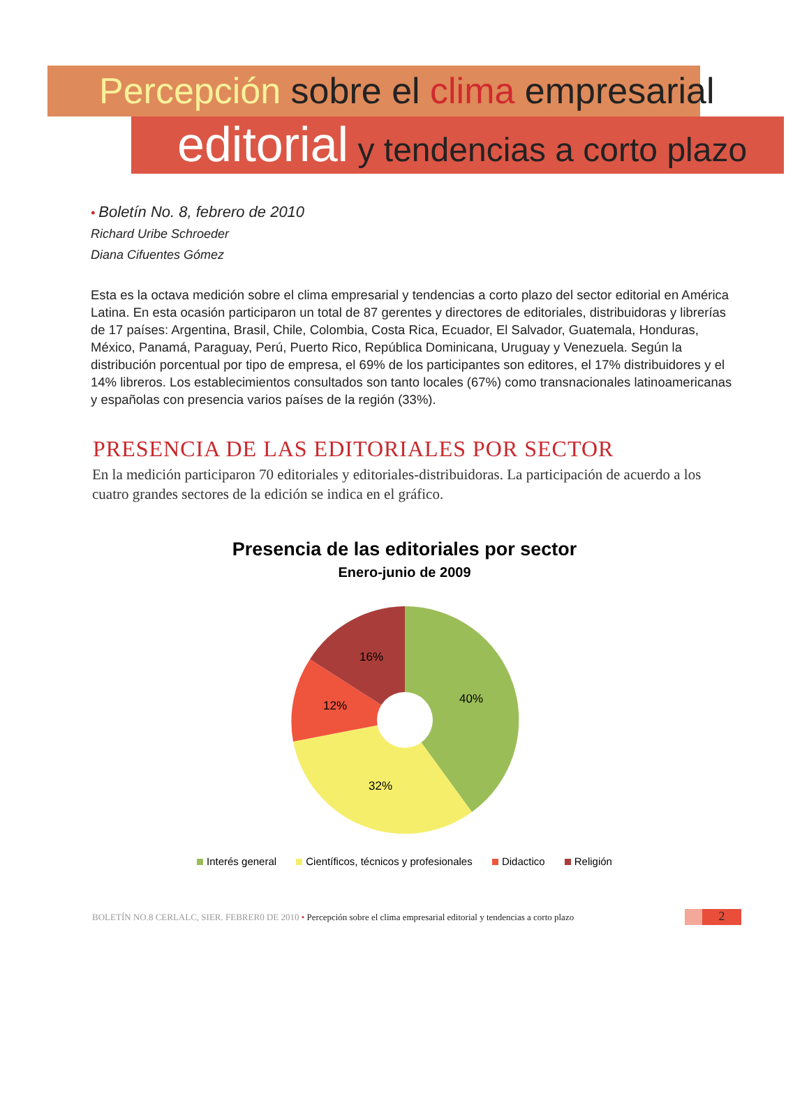Percepción sobre el clima empresarial
editorial y tendencias a corto plazo
• Boletín No. 8, febrero de 2010
Richard Uribe Schroeder
Diana Cifuentes Gómez
Esta es la octava medición sobre el clima empresarial y tendencias a corto plazo del sector editorial en América Latina. En esta ocasión participaron un total de 87 gerentes y directores de editoriales, distribuidoras y librerías de 17 países: Argentina, Brasil, Chile, Colombia, Costa Rica, Ecuador, El Salvador, Guatemala, Honduras, México, Panamá, Paraguay, Perú, Puerto Rico, República Dominicana, Uruguay y Venezuela. Según la distribución porcentual por tipo de empresa, el 69% de los participantes son editores, el 17% distribuidores y el 14% libreros. Los establecimientos consultados son tanto locales (67%) como transnacionales latinoamericanas y españolas con presencia varios países de la región (33%).
PRESENCIA DE LAS EDITORIALES POR SECTOR
En la medición participaron 70 editoriales y editoriales-distribuidoras. La participación de acuerdo a los cuatro grandes sectores de la edición se indica en el gráfico.
Presencia de las editoriales por sector
Enero-junio de 2009
40%
32%
12%
16%
Interés general Científicos, técnicos y profesionales Didactico Religión
BOLETÍN NO.8 CERLALC, SIER. FEBRER0 DE 2010 • Percepción sobre el clima empresarial editorial y tendencias a corto plazo
2